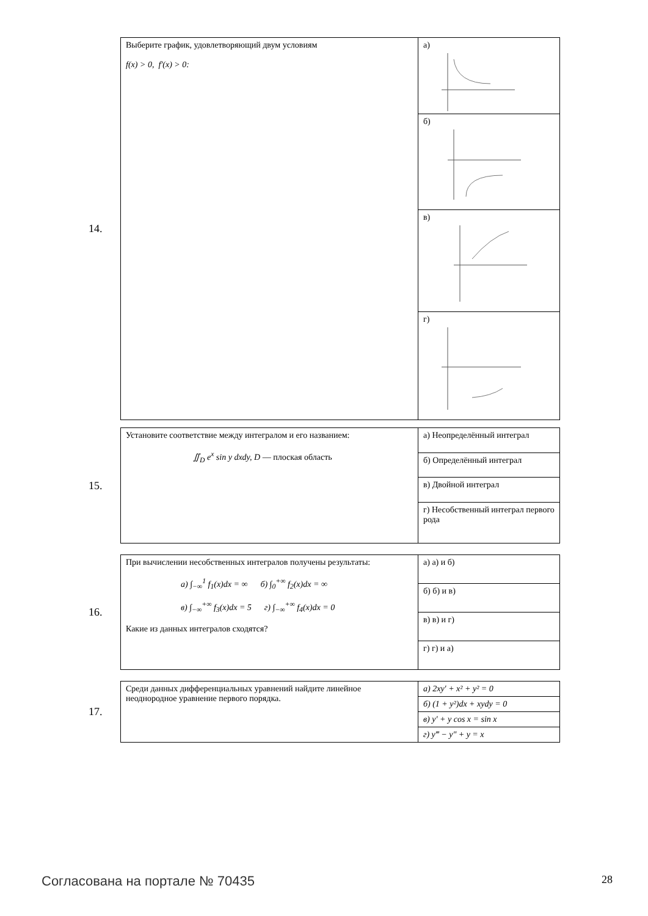14.
| Выберите график, удовлетворяющий двум условиям f(x) > 0, f′(x) > 0: | а) |
| | б) |
| | в) |
| | г) |
15.
| Установите соответствие между интегралом и его названием: ∬<sub>D</sub> e<sup>x</sup> sin y dxdy, D — плоская область | а) Неопределённый интеграл |
| | б) Определённый интеграл |
| | в) Двойной интеграл |
| | г) Несобственный интеграл первого рода |
16.
| При вычислении несобственных интегралов получены результаты: а) ∫<sub>−∞</sub><sup>1</sup> f<sub>1</sub>(x)dx = ∞ б) ∫<sub>0</sub><sup>+∞</sup> f<sub>2</sub>(x)dx = ∞ в) ∫<sub>−∞</sub><sup>+∞</sup> f<sub>3</sub>(x)dx = 5 г) ∫<sub>−∞</sub><sup>+∞</sup> f<sub>4</sub>(x)dx = 0 Какие из данных интегралов сходятся? | а) а) и б) |
| | б) б) и в) |
| | в) в) и г) |
| | г) г) и а) |
17.
| Среди данных дифференциальных уравнений найдите линейное неоднородное уравнение первого порядка. | а) 2xy′ + x² + y² = 0 |
| | б) (1 + y²)dx + xydy = 0 |
| | в) y′ + y cos x = sin x |
| | г) y‴ − y″ + y = x |
Согласована на портале № 70435 28